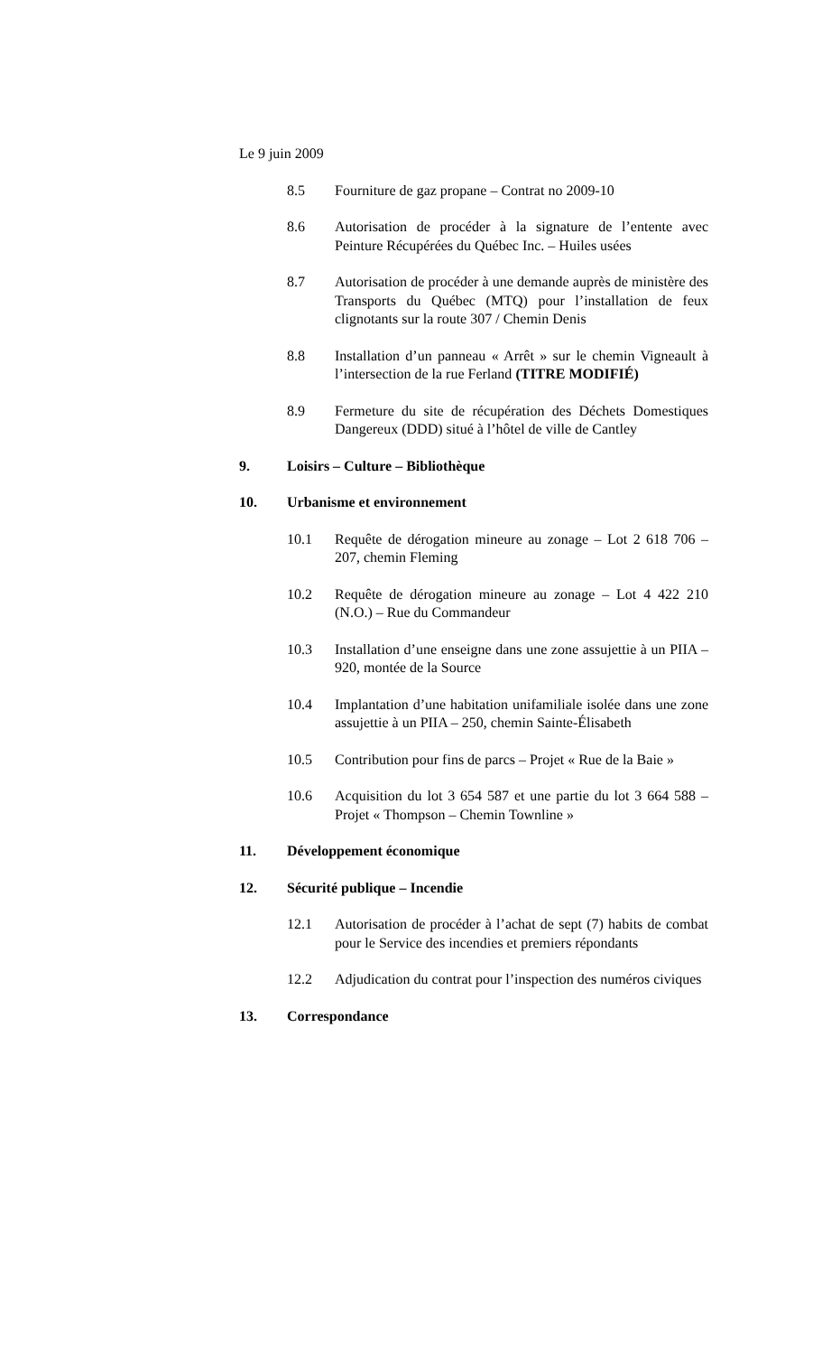Le 9 juin 2009
8.5 Fourniture de gaz propane – Contrat no 2009-10
8.6 Autorisation de procéder à la signature de l’entente avec Peinture Récupérées du Québec Inc. – Huiles usées
8.7 Autorisation de procéder à une demande auprès de ministère des Transports du Québec (MTQ) pour l’installation de feux clignotants sur la route 307 / Chemin Denis
8.8 Installation d’un panneau « Arrêt » sur le chemin Vigneault à l’intersection de la rue Ferland (TITRE MODIFIÉ)
8.9 Fermeture du site de récupération des Déchets Domestiques Dangereux (DDD) situé à l’hôtel de ville de Cantley
9. Loisirs – Culture – Bibliothèque
10. Urbanisme et environnement
10.1 Requête de dérogation mineure au zonage – Lot 2 618 706 – 207, chemin Fleming
10.2 Requête de dérogation mineure au zonage – Lot 4 422 210 (N.O.) – Rue du Commandeur
10.3 Installation d’une enseigne dans une zone assujettie à un PIIA – 920, montée de la Source
10.4 Implantation d’une habitation unifamiliale isolée dans une zone assujettie à un PIIA – 250, chemin Sainte-Élisabeth
10.5 Contribution pour fins de parcs – Projet « Rue de la Baie »
10.6 Acquisition du lot 3 654 587 et une partie du lot 3 664 588 – Projet « Thompson – Chemin Townline »
11. Développement économique
12. Sécurité publique – Incendie
12.1 Autorisation de procéder à l’achat de sept (7) habits de combat pour le Service des incendies et premiers répondants
12.2 Adjudication du contrat pour l’inspection des numéros civiques
13. Correspondance